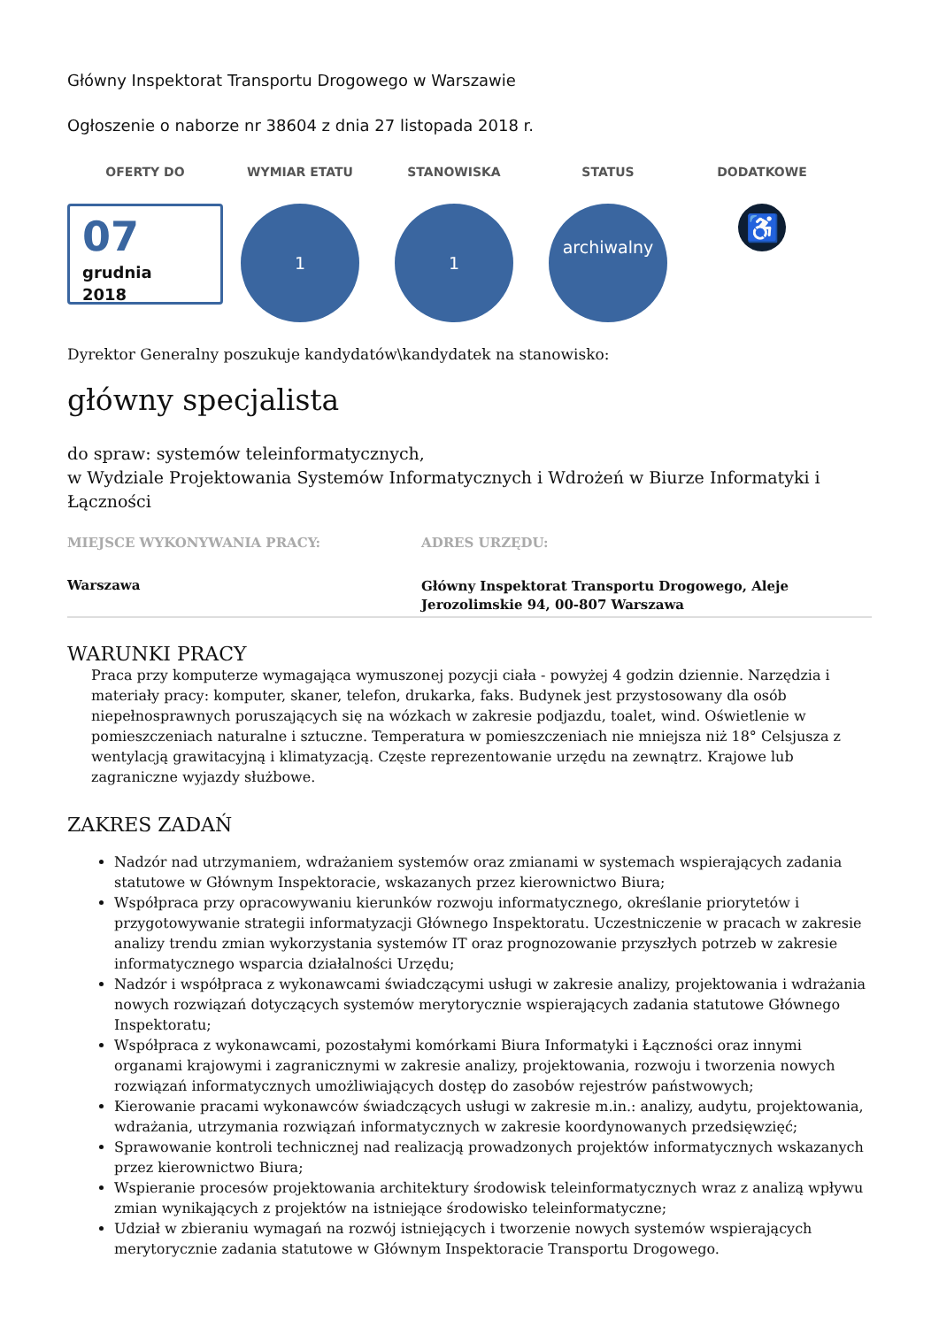Główny Inspektorat Transportu Drogowego w Warszawie
Ogłoszenie o naborze nr 38604 z dnia 27 listopada 2018 r.
OFERTY DO
07
grudnia
2018
WYMIAR ETATU
1
STANOWISKA
1
STATUS
archiwalny
DODATKOWE
♿
Dyrektor Generalny poszukuje kandydatów\kandydatek na stanowisko:
główny specjalista
do spraw: systemów teleinformatycznych,
w Wydziale Projektowania Systemów Informatycznych i Wdrożeń w Biurze Informatyki i Łączności
MIEJSCE WYKONYWANIA PRACY:
Warszawa
ADRES URZĘDU:
Główny Inspektorat Transportu Drogowego, Aleje Jerozolimskie 94, 00-807 Warszawa
WARUNKI PRACY
Praca przy komputerze wymagająca wymuszonej pozycji ciała - powyżej 4 godzin dziennie. Narzędzia i materiały pracy: komputer, skaner, telefon, drukarka, faks. Budynek jest przystosowany dla osób niepełnosprawnych poruszających się na wózkach w zakresie podjazdu, toalet, wind. Oświetlenie w pomieszczeniach naturalne i sztuczne. Temperatura w pomieszczeniach nie mniejsza niż 18° Celsjusza z wentylacją grawitacyjną i klimatyzacją. Częste reprezentowanie urzędu na zewnątrz. Krajowe lub zagraniczne wyjazdy służbowe.
ZAKRES ZADAŃ
Nadzór nad utrzymaniem, wdrażaniem systemów oraz zmianami w systemach wspierających zadania statutowe w Głównym Inspektoracie, wskazanych przez kierownictwo Biura;
Współpraca przy opracowywaniu kierunków rozwoju informatycznego, określanie priorytetów i przygotowywanie strategii informatyzacji Głównego Inspektoratu. Uczestniczenie w pracach w zakresie analizy trendu zmian wykorzystania systemów IT oraz prognozowanie przyszłych potrzeb w zakresie informatycznego wsparcia działalności Urzędu;
Nadzór i współpraca z wykonawcami świadczącymi usługi w zakresie analizy, projektowania i wdrażania nowych rozwiązań dotyczących systemów merytorycznie wspierających zadania statutowe Głównego Inspektoratu;
Współpraca z wykonawcami, pozostałymi komórkami Biura Informatyki i Łączności oraz innymi organami krajowymi i zagranicznymi w zakresie analizy, projektowania, rozwoju i tworzenia nowych rozwiązań informatycznych umożliwiających dostęp do zasobów rejestrów państwowych;
Kierowanie pracami wykonawców świadczących usługi w zakresie m.in.: analizy, audytu, projektowania, wdrażania, utrzymania rozwiązań informatycznych w zakresie koordynowanych przedsięwzięć;
Sprawowanie kontroli technicznej nad realizacją prowadzonych projektów informatycznych wskazanych przez kierownictwo Biura;
Wspieranie procesów projektowania architektury środowisk teleinformatycznych wraz z analizą wpływu zmian wynikających z projektów na istniejące środowisko teleinformatyczne;
Udział w zbieraniu wymagań na rozwój istniejących i tworzenie nowych systemów wspierających merytorycznie zadania statutowe w Głównym Inspektoracie Transportu Drogowego.